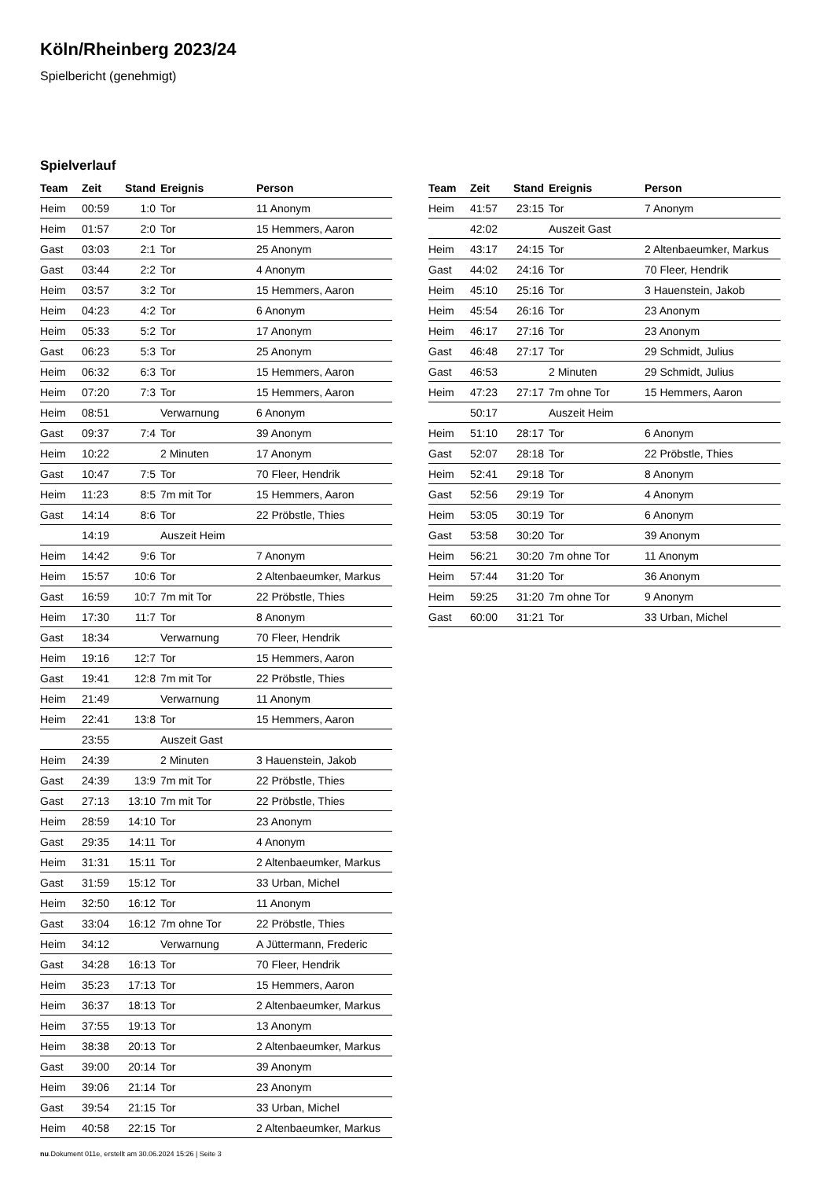Köln/Rheinberg 2023/24
Spielbericht (genehmigt)
Spielverlauf
| Team | Zeit | Stand | Ereignis | Person |
| --- | --- | --- | --- | --- |
| Heim | 00:59 | 1:0 | Tor | 11 Anonym |
| Heim | 01:57 | 2:0 | Tor | 15 Hemmers, Aaron |
| Gast | 03:03 | 2:1 | Tor | 25 Anonym |
| Gast | 03:44 | 2:2 | Tor | 4 Anonym |
| Heim | 03:57 | 3:2 | Tor | 15 Hemmers, Aaron |
| Heim | 04:23 | 4:2 | Tor | 6 Anonym |
| Heim | 05:33 | 5:2 | Tor | 17 Anonym |
| Gast | 06:23 | 5:3 | Tor | 25 Anonym |
| Heim | 06:32 | 6:3 | Tor | 15 Hemmers, Aaron |
| Heim | 07:20 | 7:3 | Tor | 15 Hemmers, Aaron |
| Heim | 08:51 | | Verwarnung | 6 Anonym |
| Gast | 09:37 | 7:4 | Tor | 39 Anonym |
| Heim | 10:22 | | 2 Minuten | 17 Anonym |
| Gast | 10:47 | 7:5 | Tor | 70 Fleer, Hendrik |
| Heim | 11:23 | 8:5 | 7m mit Tor | 15 Hemmers, Aaron |
| Gast | 14:14 | 8:6 | Tor | 22 Pröbstle, Thies |
| | 14:19 | | Auszeit Heim | |
| Heim | 14:42 | 9:6 | Tor | 7 Anonym |
| Heim | 15:57 | 10:6 | Tor | 2 Altenbaeumker, Markus |
| Gast | 16:59 | 10:7 | 7m mit Tor | 22 Pröbstle, Thies |
| Heim | 17:30 | 11:7 | Tor | 8 Anonym |
| Gast | 18:34 | | Verwarnung | 70 Fleer, Hendrik |
| Heim | 19:16 | 12:7 | Tor | 15 Hemmers, Aaron |
| Gast | 19:41 | 12:8 | 7m mit Tor | 22 Pröbstle, Thies |
| Heim | 21:49 | | Verwarnung | 11 Anonym |
| Heim | 22:41 | 13:8 | Tor | 15 Hemmers, Aaron |
| | 23:55 | | Auszeit Gast | |
| Heim | 24:39 | | 2 Minuten | 3 Hauenstein, Jakob |
| Gast | 24:39 | 13:9 | 7m mit Tor | 22 Pröbstle, Thies |
| Gast | 27:13 | 13:10 | 7m mit Tor | 22 Pröbstle, Thies |
| Heim | 28:59 | 14:10 | Tor | 23 Anonym |
| Gast | 29:35 | 14:11 | Tor | 4 Anonym |
| Heim | 31:31 | 15:11 | Tor | 2 Altenbaeumker, Markus |
| Gast | 31:59 | 15:12 | Tor | 33 Urban, Michel |
| Heim | 32:50 | 16:12 | Tor | 11 Anonym |
| Gast | 33:04 | 16:12 | 7m ohne Tor | 22 Pröbstle, Thies |
| Heim | 34:12 | | Verwarnung | A Jüttermann, Frederic |
| Gast | 34:28 | 16:13 | Tor | 70 Fleer, Hendrik |
| Heim | 35:23 | 17:13 | Tor | 15 Hemmers, Aaron |
| Heim | 36:37 | 18:13 | Tor | 2 Altenbaeumker, Markus |
| Heim | 37:55 | 19:13 | Tor | 13 Anonym |
| Heim | 38:38 | 20:13 | Tor | 2 Altenbaeumker, Markus |
| Gast | 39:00 | 20:14 | Tor | 39 Anonym |
| Heim | 39:06 | 21:14 | Tor | 23 Anonym |
| Gast | 39:54 | 21:15 | Tor | 33 Urban, Michel |
| Heim | 40:58 | 22:15 | Tor | 2 Altenbaeumker, Markus |
| Team | Zeit | Stand | Ereignis | Person |
| --- | --- | --- | --- | --- |
| Heim | 41:57 | 23:15 | Tor | 7 Anonym |
| | 42:02 | | Auszeit Gast | |
| Heim | 43:17 | 24:15 | Tor | 2 Altenbaeumker, Markus |
| Gast | 44:02 | 24:16 | Tor | 70 Fleer, Hendrik |
| Heim | 45:10 | 25:16 | Tor | 3 Hauenstein, Jakob |
| Heim | 45:54 | 26:16 | Tor | 23 Anonym |
| Heim | 46:17 | 27:16 | Tor | 23 Anonym |
| Gast | 46:48 | 27:17 | Tor | 29 Schmidt, Julius |
| Gast | 46:53 | | 2 Minuten | 29 Schmidt, Julius |
| Heim | 47:23 | 27:17 | 7m ohne Tor | 15 Hemmers, Aaron |
| | 50:17 | | Auszeit Heim | |
| Heim | 51:10 | 28:17 | Tor | 6 Anonym |
| Gast | 52:07 | 28:18 | Tor | 22 Pröbstle, Thies |
| Heim | 52:41 | 29:18 | Tor | 8 Anonym |
| Gast | 52:56 | 29:19 | Tor | 4 Anonym |
| Heim | 53:05 | 30:19 | Tor | 6 Anonym |
| Gast | 53:58 | 30:20 | Tor | 39 Anonym |
| Heim | 56:21 | 30:20 | 7m ohne Tor | 11 Anonym |
| Heim | 57:44 | 31:20 | Tor | 36 Anonym |
| Heim | 59:25 | 31:20 | 7m ohne Tor | 9 Anonym |
| Gast | 60:00 | 31:21 | Tor | 33 Urban, Michel |
nu.Dokument 011e, erstellt am 30.06.2024 15:26 | Seite 3